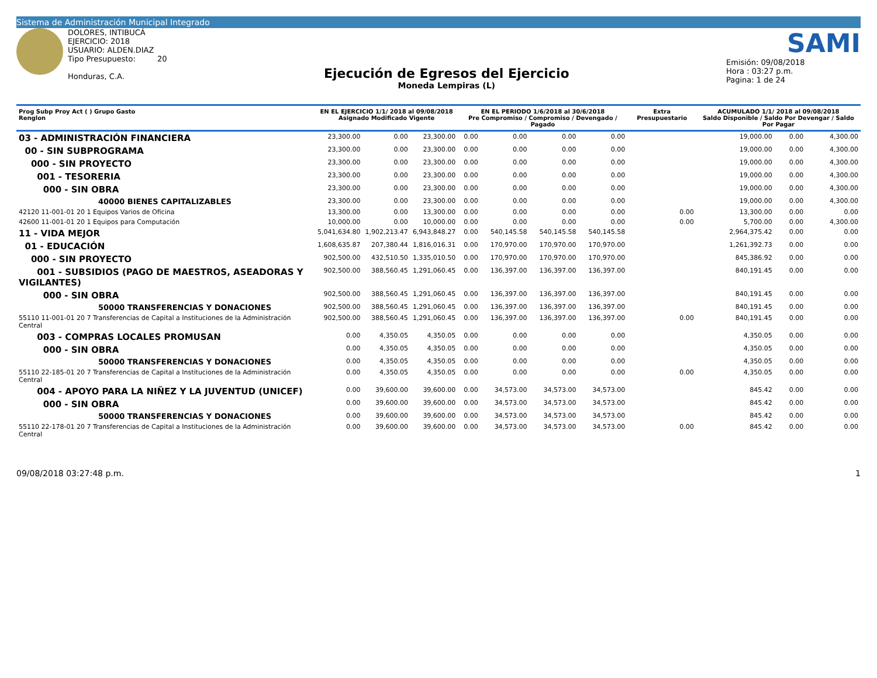Sistema de Administración Municipal Integrado
DOLORES, INTIBUCÁ
EJERCICIO: 2018
USUARIO: ALDEN.DIAZ
Tipo Presupuesto: 20
Honduras, C.A.
Ejecución de Egresos del Ejercicio
Moneda Lempiras (L)
SAMI
Emisión: 09/08/2018
Hora : 03:27 p.m.
Pagina: 1 de 24
| Prog Subp Proy Act ( ) Grupo Gasto Renglon | EN EL EJERCICIO 1/1/ 2018 al 09/08/2018 Asignado Modificado Vigente | | | EN EL PERIODO 1/6/2018 al 30/6/2018 Pre Compromiso / Compromiso / Devengado / Pagado | | | | Extra Presupuestario | ACUMULADO 1/1/ 2018 al 09/08/2018 Saldo Disponible / Saldo Por Devengar / Saldo Por Pagar | | |
| --- | --- | --- | --- | --- | --- | --- | --- | --- | --- | --- | --- |
| 03 - ADMINISTRACIÓN FINANCIERA | 23,300.00 | 0.00 | 23,300.00 | 0.00 | 0.00 | 0.00 | 0.00 | | 19,000.00 | 0.00 | 4,300.00 |
| 00 - SIN SUBPROGRAMA | 23,300.00 | 0.00 | 23,300.00 | 0.00 | 0.00 | 0.00 | 0.00 | | 19,000.00 | 0.00 | 4,300.00 |
| 000 - SIN PROYECTO | 23,300.00 | 0.00 | 23,300.00 | 0.00 | 0.00 | 0.00 | 0.00 | | 19,000.00 | 0.00 | 4,300.00 |
| 001 - TESORERIA | 23,300.00 | 0.00 | 23,300.00 | 0.00 | 0.00 | 0.00 | 0.00 | | 19,000.00 | 0.00 | 4,300.00 |
| 000 - SIN OBRA | 23,300.00 | 0.00 | 23,300.00 | 0.00 | 0.00 | 0.00 | 0.00 | | 19,000.00 | 0.00 | 4,300.00 |
| 40000 BIENES CAPITALIZABLES | 23,300.00 | 0.00 | 23,300.00 | 0.00 | 0.00 | 0.00 | 0.00 | | 19,000.00 | 0.00 | 4,300.00 |
| 42120 11-001-01 20 1 Equipos Varios de Oficina | 13,300.00 | 0.00 | 13,300.00 | 0.00 | 0.00 | 0.00 | 0.00 | 0.00 | 13,300.00 | 0.00 | 0.00 |
| 42600 11-001-01 20 1 Equipos para Computación | 10,000.00 | 0.00 | 10,000.00 | 0.00 | 0.00 | 0.00 | 0.00 | 0.00 | 5,700.00 | 0.00 | 4,300.00 |
| 11 - VIDA MEJOR | 5,041,634.80 | 1,902,213.47 | 6,943,848.27 | 0.00 | 540,145.58 | 540,145.58 | 540,145.58 | | 2,964,375.42 | 0.00 | 0.00 |
| 01 - EDUCACIÓN | 1,608,635.87 | 207,380.44 | 1,816,016.31 | 0.00 | 170,970.00 | 170,970.00 | 170,970.00 | | 1,261,392.73 | 0.00 | 0.00 |
| 000 - SIN PROYECTO | 902,500.00 | 432,510.50 | 1,335,010.50 | 0.00 | 170,970.00 | 170,970.00 | 170,970.00 | | 845,386.92 | 0.00 | 0.00 |
| 001 - SUBSIDIOS (PAGO DE MAESTROS, ASEADORAS Y VIGILANTES) | 902,500.00 | 388,560.45 | 1,291,060.45 | 0.00 | 136,397.00 | 136,397.00 | 136,397.00 | | 840,191.45 | 0.00 | 0.00 |
| 000 - SIN OBRA | 902,500.00 | 388,560.45 | 1,291,060.45 | 0.00 | 136,397.00 | 136,397.00 | 136,397.00 | | 840,191.45 | 0.00 | 0.00 |
| 50000 TRANSFERENCIAS Y DONACIONES | 902,500.00 | 388,560.45 | 1,291,060.45 | 0.00 | 136,397.00 | 136,397.00 | 136,397.00 | | 840,191.45 | 0.00 | 0.00 |
| 55110 11-001-01 20 7 Transferencias de Capital a Instituciones de la Administración Central | 902,500.00 | 388,560.45 | 1,291,060.45 | 0.00 | 136,397.00 | 136,397.00 | 136,397.00 | 0.00 | 840,191.45 | 0.00 | 0.00 |
| 003 - COMPRAS LOCALES PROMUSAN | 0.00 | 4,350.05 | 4,350.05 | 0.00 | 0.00 | 0.00 | 0.00 | | 4,350.05 | 0.00 | 0.00 |
| 000 - SIN OBRA | 0.00 | 4,350.05 | 4,350.05 | 0.00 | 0.00 | 0.00 | 0.00 | | 4,350.05 | 0.00 | 0.00 |
| 50000 TRANSFERENCIAS Y DONACIONES | 0.00 | 4,350.05 | 4,350.05 | 0.00 | 0.00 | 0.00 | 0.00 | | 4,350.05 | 0.00 | 0.00 |
| 55110 22-185-01 20 7 Transferencias de Capital a Instituciones de la Administración Central | 0.00 | 4,350.05 | 4,350.05 | 0.00 | 0.00 | 0.00 | 0.00 | 0.00 | 4,350.05 | 0.00 | 0.00 |
| 004 - APOYO PARA LA NIÑEZ Y LA JUVENTUD (UNICEF) | 0.00 | 39,600.00 | 39,600.00 | 0.00 | 34,573.00 | 34,573.00 | 34,573.00 | | 845.42 | 0.00 | 0.00 |
| 000 - SIN OBRA | 0.00 | 39,600.00 | 39,600.00 | 0.00 | 34,573.00 | 34,573.00 | 34,573.00 | | 845.42 | 0.00 | 0.00 |
| 50000 TRANSFERENCIAS Y DONACIONES | 0.00 | 39,600.00 | 39,600.00 | 0.00 | 34,573.00 | 34,573.00 | 34,573.00 | | 845.42 | 0.00 | 0.00 |
| 55110 22-178-01 20 7 Transferencias de Capital a Instituciones de la Administración Central | 0.00 | 39,600.00 | 39,600.00 | 0.00 | 34,573.00 | 34,573.00 | 34,573.00 | 0.00 | 845.42 | 0.00 | 0.00 |
09/08/2018 03:27:48 p.m. 1